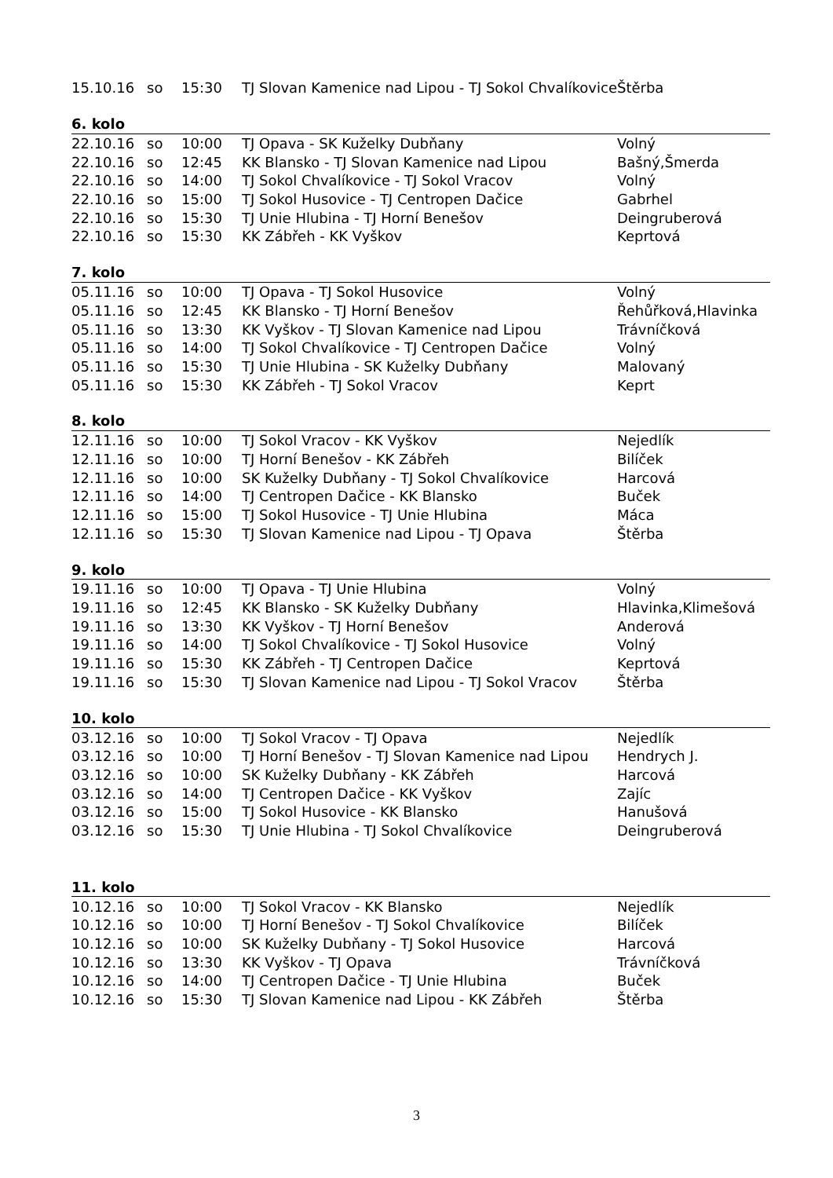| 15.10.16 | so | 15:30 | TJ Slovan Kamenice nad Lipou - TJ Sokol Chvalíkovice | Štěrba |
| 6. kolo | | | | |
| 22.10.16 | so | 10:00 | TJ Opava - SK Kuželky Dubňany | Volný |
| 22.10.16 | so | 12:45 | KK Blansko - TJ Slovan Kamenice nad Lipou | Bašný,Šmerda |
| 22.10.16 | so | 14:00 | TJ Sokol Chvalíkovice - TJ Sokol Vracov | Volný |
| 22.10.16 | so | 15:00 | TJ Sokol Husovice - TJ Centropen Dačice | Gabrhel |
| 22.10.16 | so | 15:30 | TJ Unie Hlubina - TJ Horní Benešov | Deingruberová |
| 22.10.16 | so | 15:30 | KK Zábřeh - KK Vyškov | Keprtová |
| 7. kolo | | | | |
| 05.11.16 | so | 10:00 | TJ Opava - TJ Sokol Husovice | Volný |
| 05.11.16 | so | 12:45 | KK Blansko - TJ Horní Benešov | Řehůřková,Hlavinka |
| 05.11.16 | so | 13:30 | KK Vyškov - TJ Slovan Kamenice nad Lipou | Trávníčková |
| 05.11.16 | so | 14:00 | TJ Sokol Chvalíkovice - TJ Centropen Dačice | Volný |
| 05.11.16 | so | 15:30 | TJ Unie Hlubina - SK Kuželky Dubňany | Malovaný |
| 05.11.16 | so | 15:30 | KK Zábřeh - TJ Sokol Vracov | Keprt |
| 8. kolo | | | | |
| 12.11.16 | so | 10:00 | TJ Sokol Vracov - KK Vyškov | Nejedlík |
| 12.11.16 | so | 10:00 | TJ Horní Benešov - KK Zábřeh | Bilíček |
| 12.11.16 | so | 10:00 | SK Kuželky Dubňany - TJ Sokol Chvalíkovice | Harcová |
| 12.11.16 | so | 14:00 | TJ Centropen Dačice - KK Blansko | Buček |
| 12.11.16 | so | 15:00 | TJ Sokol Husovice - TJ Unie Hlubina | Máca |
| 12.11.16 | so | 15:30 | TJ Slovan Kamenice nad Lipou - TJ Opava | Štěrba |
| 9. kolo | | | | |
| 19.11.16 | so | 10:00 | TJ Opava - TJ Unie Hlubina | Volný |
| 19.11.16 | so | 12:45 | KK Blansko - SK Kuželky Dubňany | Hlavinka,Klimešová |
| 19.11.16 | so | 13:30 | KK Vyškov - TJ Horní Benešov | Anderová |
| 19.11.16 | so | 14:00 | TJ Sokol Chvalíkovice - TJ Sokol Husovice | Volný |
| 19.11.16 | so | 15:30 | KK Zábřeh - TJ Centropen Dačice | Keprtová |
| 19.11.16 | so | 15:30 | TJ Slovan Kamenice nad Lipou - TJ Sokol Vracov | Štěrba |
| 10. kolo | | | | |
| 03.12.16 | so | 10:00 | TJ Sokol Vracov - TJ Opava | Nejedlík |
| 03.12.16 | so | 10:00 | TJ Horní Benešov - TJ Slovan Kamenice nad Lipou | Hendrych J. |
| 03.12.16 | so | 10:00 | SK Kuželky Dubňany - KK Zábřeh | Harcová |
| 03.12.16 | so | 14:00 | TJ Centropen Dačice - KK Vyškov | Zajíc |
| 03.12.16 | so | 15:00 | TJ Sokol Husovice - KK Blansko | Hanušová |
| 03.12.16 | so | 15:30 | TJ Unie Hlubina - TJ Sokol Chvalíkovice | Deingruberová |
| 11. kolo | | | | |
| 10.12.16 | so | 10:00 | TJ Sokol Vracov - KK Blansko | Nejedlík |
| 10.12.16 | so | 10:00 | TJ Horní Benešov - TJ Sokol Chvalíkovice | Bilíček |
| 10.12.16 | so | 10:00 | SK Kuželky Dubňany - TJ Sokol Husovice | Harcová |
| 10.12.16 | so | 13:30 | KK Vyškov - TJ Opava | Trávníčková |
| 10.12.16 | so | 14:00 | TJ Centropen Dačice - TJ Unie Hlubina | Buček |
| 10.12.16 | so | 15:30 | TJ Slovan Kamenice nad Lipou - KK Zábřeh | Štěrba |
3